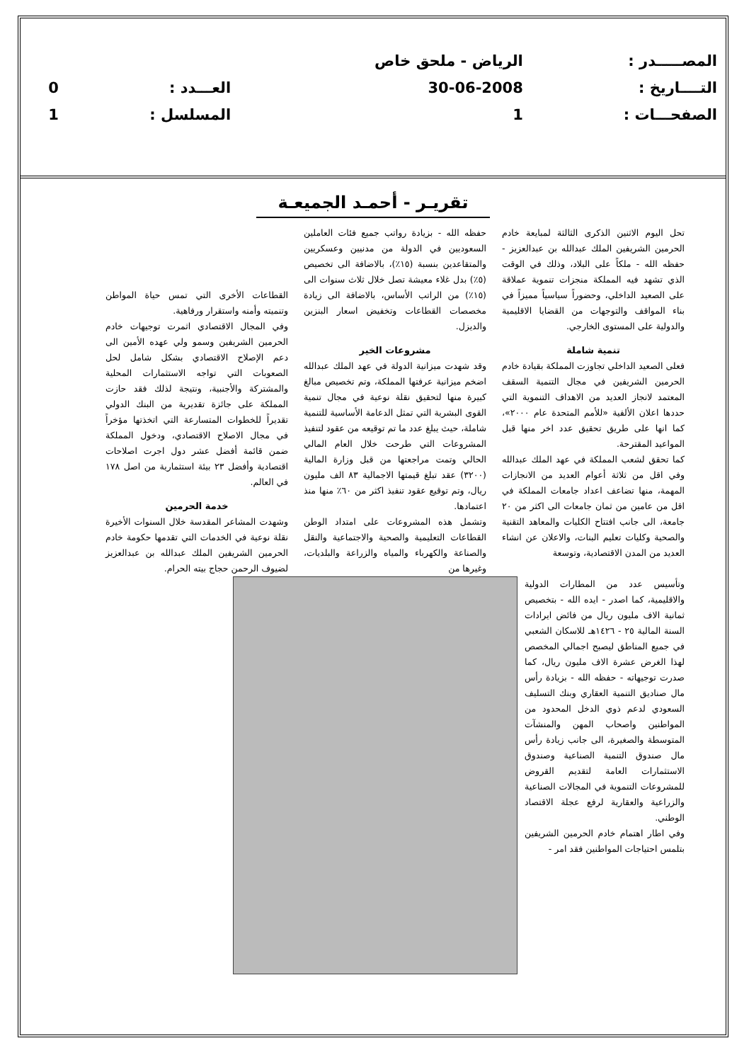| المصـــــدر : | الرياض - ملحق خاص | | |
| التــــاريخ : | 30-06-2008 | العـــدد : | 0 |
| الصفحـــات : | 1 | المسلسل : | 1 |
تقريـر - أحمـد الجميعـة
تحل اليوم الاثنين الذكرى الثالثة لمبايعة خادم الحرمين الشريفين الملك عبدالله بن عبدالعزيز - حفظه الله - ملكاً على البلاد، وذلك في الوقت الذي تشهد فيه المملكة منجزات تنموية عملاقة على الصعيد الداخلي، وحضوراً سياسياً مميزاً في بناء المواقف والتوجهات من القضايا الاقليمية والدولية على المستوى الخارجي.
تنمية شاملة
فعلى الصعيد الداخلي تجاوزت المملكة بقيادة خادم الحرمين الشريفين في مجال التنمية السقف المعتمد لانجاز العديد من الاهداف التنموية التي حددها اعلان الألفية «للأمم المتحدة عام ٢٠٠٠»، كما انها على طريق تحقيق عدد اخر منها قبل المواعيد المقترحة.
كما تحقق لشعب المملكة في عهد الملك عبدالله وفي اقل من ثلاثة أعوام العديد من الانجازات المهمة، منها تضاعف اعداد جامعات المملكة في اقل من عامين من ثمان جامعات الى اكثر من ٢٠ جامعة، الى جانب افتتاح الكليات والمعاهد التقنية والصحية وكليات تعليم البنات، والاعلان عن انشاء العديد من المدن الاقتصادية، وتوسعة
حفظه الله - بزيادة رواتب جميع فئات العاملين السعوديين في الدولة من مدنيين وعسكريين والمتقاعدين بنسبة (١٥٪)، بالاضافة الى تخصيص (٥٪) بدل غلاء معيشة تصل خلال ثلاث سنوات الى (١٥٪) من الراتب الأساس، بالاضافة الى زيادة مخصصات القطاعات وتخفيض اسعار البنزين والديزل.
مشروعات الخير
وقد شهدت ميزانية الدولة في عهد الملك عبدالله اضخم ميزانية عرفتها المملكة، وتم تخصيص مبالغ كبيرة منها لتحقيق نقلة نوعية في مجال تنمية القوى البشرية التي تمثل الدعامة الأساسية للتنمية شاملة، حيث يبلغ عدد ما تم توقيعه من عقود لتنفيذ المشروعات التي طرحت خلال العام المالي الحالي وتمت مراجعتها من قبل وزارة المالية (٣٢٠٠) عقد تبلغ قيمتها الاجمالية ٨٣ الف مليون ريال، وتم توقيع عقود تنفيذ اكثر من ٦٠٪ منها منذ اعتمادها.
وتشمل هذه المشروعات على امتداد الوطن القطاعات التعليمية والصحية والاجتماعية والنقل والصناعة والكهرباء والمياه والزراعة والبلديات، وغيرها من
القطاعات الأخرى التي تمس حياة المواطن وتنميته وأمنه واستقرار ورفاهية.
وفي المجال الاقتصادي اثمرت توجيهات خادم الحرمين الشريفين وسمو ولي عهده الأمين الى دعم الإصلاح الاقتصادي بشكل شامل لحل الصعوبات التي تواجه الاستثمارات المحلية والمشتركة والأجنبية، ونتيجة لذلك فقد حازت المملكة على جائزة تقديرية من البنك الدولي تقديراً للخطوات المتسارعة التي اتخذتها مؤخراً في مجال الاصلاح الاقتصادي، ودخول المملكة ضمن قائمة أفضل عشر دول اجرت اصلاحات اقتصادية وأفضل ٢٣ بيئة استثمارية من اصل ١٧٨ في العالم.
خدمة الحرمين
وشهدت المشاعر المقدسة خلال السنوات الأخيرة نقلة نوعية في الخدمات التي تقدمها حكومة خادم الحرمين الشريفين الملك عبدالله بن عبدالعزيز لضيوف الرحمن حجاج بيته الحرام.
وتأسيس عدد من المطارات الدولية والاقليمية، كما اصدر - ايده الله - بتخصيص ثمانية الاف مليون ريال من فائض ايرادات السنة المالية ٢٥ - ١٤٢٦هـ للاسكان الشعبي في جميع المناطق ليصبح اجمالي المخصص لهذا الغرض عشرة الاف مليون ريال، كما صدرت توجيهاته - حفظه الله - بزيادة رأس مال صناديق التنمية العقاري وبنك التسليف السعودي لدعم ذوي الدخل المحدود من المواطنين واصحاب المهن والمنشآت المتوسطة والصغيرة، الى جانب زيادة رأس مال صندوق التنمية الصناعية وصندوق الاستثمارات العامة لتقديم القروض للمشروعات التنموية في المجالات الصناعية والزراعية والعقارية لرفع عجلة الاقتصاد الوطني.
وفي اطار اهتمام خادم الحرمين الشريفين بتلمس احتياجات المواطنين فقد امر -